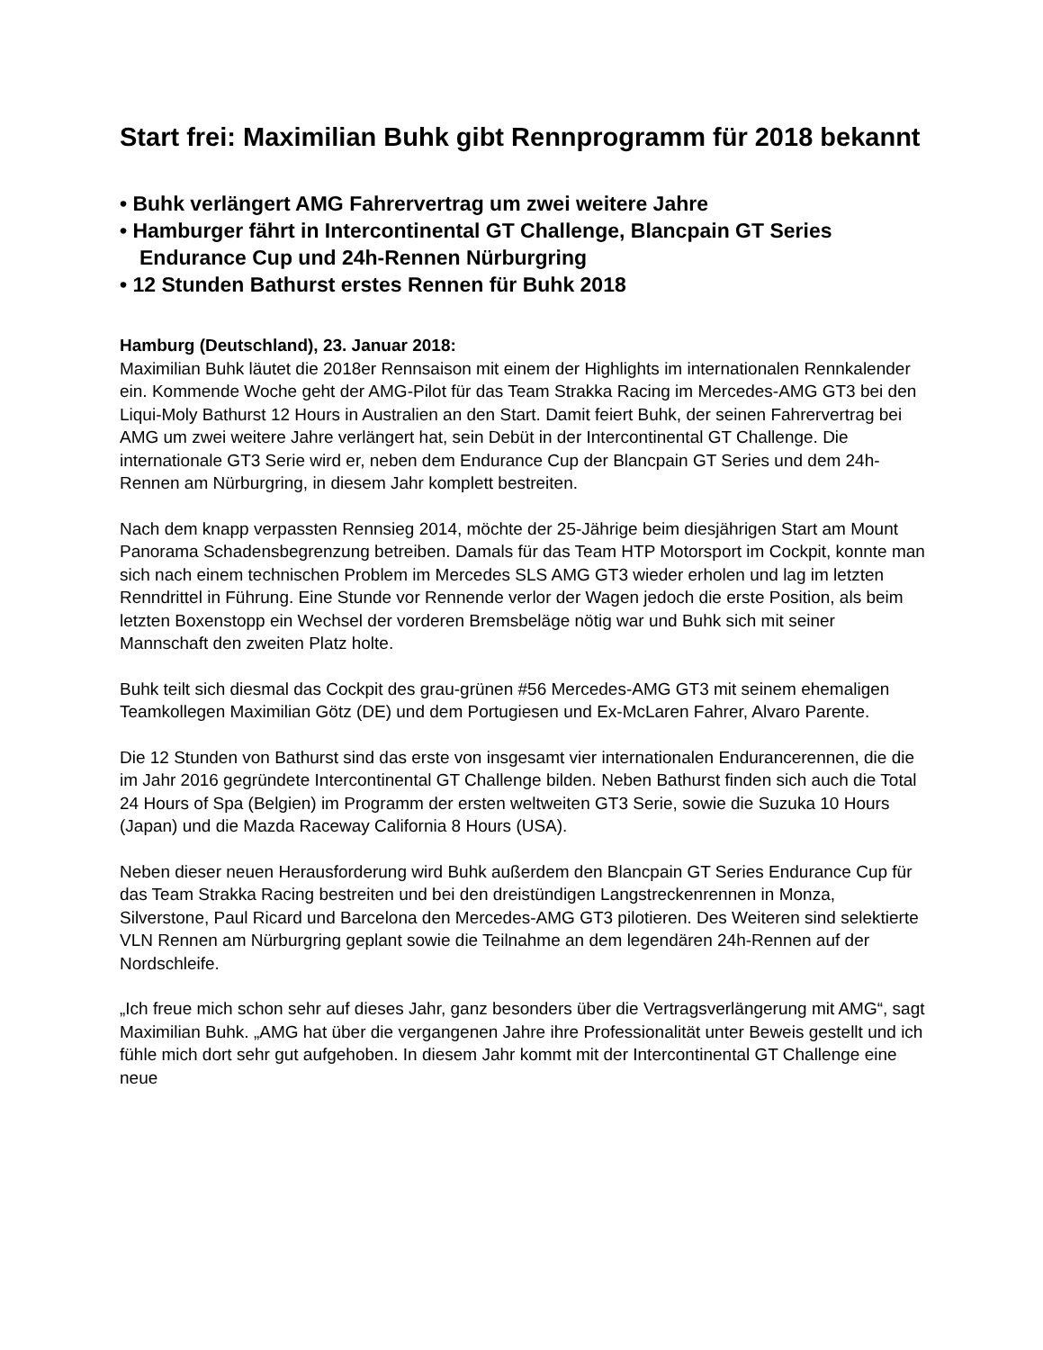Start frei: Maximilian Buhk gibt Rennprogramm für 2018 bekannt
• Buhk verlängert AMG Fahrervertrag um zwei weitere Jahre
• Hamburger fährt in Intercontinental GT Challenge, Blancpain GT Series Endurance Cup und 24h-Rennen Nürburgring
• 12 Stunden Bathurst erstes Rennen für Buhk 2018
Hamburg (Deutschland), 23. Januar 2018:
Maximilian Buhk läutet die 2018er Rennsaison mit einem der Highlights im internationalen Rennkalender ein. Kommende Woche geht der AMG-Pilot für das Team Strakka Racing im Mercedes-AMG GT3 bei den Liqui-Moly Bathurst 12 Hours in Australien an den Start. Damit feiert Buhk, der seinen Fahrervertrag bei AMG um zwei weitere Jahre verlängert hat, sein Debüt in der Intercontinental GT Challenge. Die internationale GT3 Serie wird er, neben dem Endurance Cup der Blancpain GT Series und dem 24h-Rennen am Nürburgring, in diesem Jahr komplett bestreiten.
Nach dem knapp verpassten Rennsieg 2014, möchte der 25-Jährige beim diesjährigen Start am Mount Panorama Schadensbegrenzung betreiben. Damals für das Team HTP Motorsport im Cockpit, konnte man sich nach einem technischen Problem im Mercedes SLS AMG GT3 wieder erholen und lag im letzten Renndrittel in Führung. Eine Stunde vor Rennende verlor der Wagen jedoch die erste Position, als beim letzten Boxenstopp ein Wechsel der vorderen Bremsbeläge nötig war und Buhk sich mit seiner Mannschaft den zweiten Platz holte.
Buhk teilt sich diesmal das Cockpit des grau-grünen #56 Mercedes-AMG GT3 mit seinem ehemaligen Teamkollegen Maximilian Götz (DE) und dem Portugiesen und Ex-McLaren Fahrer, Alvaro Parente.
Die 12 Stunden von Bathurst sind das erste von insgesamt vier internationalen Endurancerennen, die die im Jahr 2016 gegründete Intercontinental GT Challenge bilden. Neben Bathurst finden sich auch die Total 24 Hours of Spa (Belgien) im Programm der ersten weltweiten GT3 Serie, sowie die Suzuka 10 Hours (Japan) und die Mazda Raceway California 8 Hours (USA).
Neben dieser neuen Herausforderung wird Buhk außerdem den Blancpain GT Series Endurance Cup für das Team Strakka Racing bestreiten und bei den dreistündigen Langstreckenrennen in Monza, Silverstone, Paul Ricard und Barcelona den Mercedes-AMG GT3 pilotieren. Des Weiteren sind selektierte VLN Rennen am Nürburgring geplant sowie die Teilnahme an dem legendären 24h-Rennen auf der Nordschleife.
„Ich freue mich schon sehr auf dieses Jahr, ganz besonders über die Vertragsverlängerung mit AMG“, sagt Maximilian Buhk. „AMG hat über die vergangenen Jahre ihre Professionalität unter Beweis gestellt und ich fühle mich dort sehr gut aufgehoben. In diesem Jahr kommt mit der Intercontinental GT Challenge eine neue